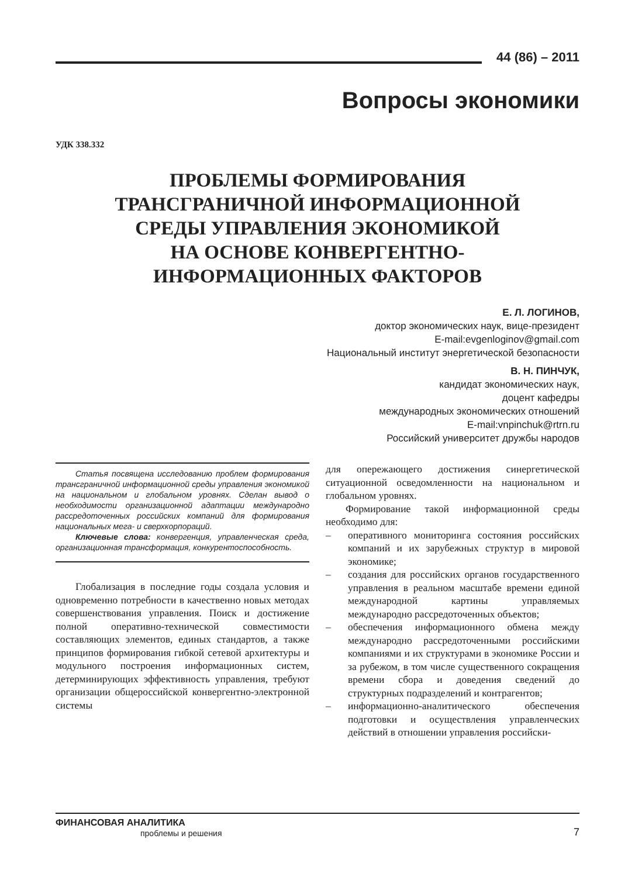44 (86) – 2011
Вопросы экономики
УДК 338.332
ПРОБЛЕМЫ ФОРМИРОВАНИЯ
ТРАНСГРАНИЧНОЙ ИНФОРМАЦИОННОЙ
СРЕДЫ УПРАВЛЕНИЯ ЭКОНОМИКОЙ
НА ОСНОВЕ КОНВЕРГЕНТНО-
ИНФОРМАЦИОННЫХ ФАКТОРОВ
Е. Л. ЛОГИНОВ,
доктор экономических наук, вице-президент
E-mail:evgenloginov@gmail.com
Национальный институт энергетической безопасности
В. Н. ПИНЧУК,
кандидат экономических наук,
доцент кафедры
международных экономических отношений
E-mail:vnpinchuk@rtrn.ru
Российский университет дружбы народов
Статья посвящена исследованию проблем формирования трансграничной информационной среды управления экономикой на национальном и глобальном уровнях. Сделан вывод о необходимости организационной адаптации международно рассредоточенных российских компаний для формирования национальных мега- и сверхкорпораций.
Ключевые слова: конвергенция, управленческая среда, организационная трансформация, конкурентоспособность.
Глобализация в последние годы создала условия и одновременно потребности в качественно новых методах совершенствования управления. Поиск и достижение полной оперативно-технической совместимости составляющих элементов, единых стандартов, а также принципов формирования гибкой сетевой архитектуры и модульного построения информационных систем, детерминирующих эффективность управления, требуют организации общероссийской конвергентно-электронной системы
для опережающего достижения синергетической ситуационной осведомленности на национальном и глобальном уровнях.
Формирование такой информационной среды необходимо для:
– оперативного мониторинга состояния российских компаний и их зарубежных структур в мировой экономике;
– создания для российских органов государственного управления в реальном масштабе времени единой международной картины управляемых международно рассредоточенных объектов;
– обеспечения информационного обмена между международно рассредоточенными российскими компаниями и их структурами в экономике России и за рубежом, в том числе существенного сокращения времени сбора и доведения сведений до структурных подразделений и контрагентов;
– информационно-аналитического обеспечения подготовки и осуществления управленческих действий в отношении управления российски-
ФИНАНСОВАЯ АНАЛИТИКА
проблемы и решения
7